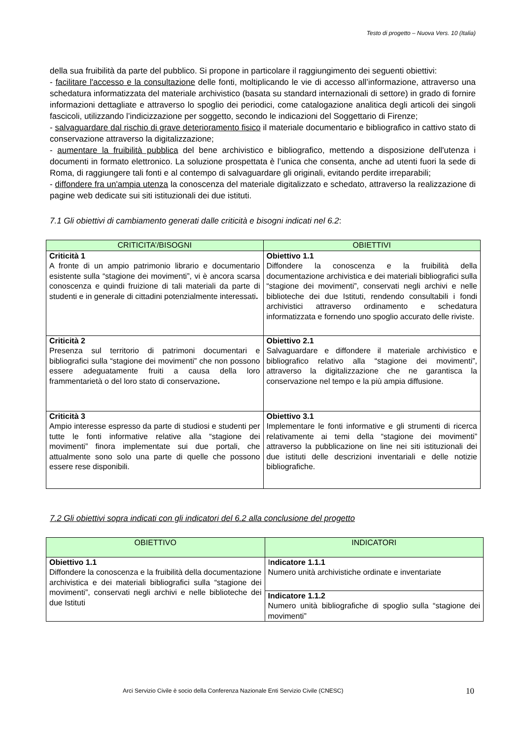Testo di progetto – Nuova Vers. 10 (Italia)
della sua fruibilità da parte del pubblico. Si propone in particolare il raggiungimento dei seguenti obiettivi:
- facilitare l'accesso e la consultazione delle fonti, moltiplicando le vie di accesso all’informazione, attraverso una schedatura informatizzata del materiale archivistico (basata su standard internazionali di settore) in grado di fornire informazioni dettagliate e attraverso lo spoglio dei periodici, come catalogazione analitica degli articoli dei singoli fascicoli, utilizzando l’indicizzazione per soggetto, secondo le indicazioni del Soggettario di Firenze;
- salvaguardare dal rischio di grave deterioramento fisico il materiale documentario e bibliografico in cattivo stato di conservazione attraverso la digitalizzazione;
- aumentare la fruibilità pubblica del bene archivistico e bibliografico, mettendo a disposizione dell'utenza i documenti in formato elettronico. La soluzione prospettata è l’unica che consenta, anche ad utenti fuori la sede di Roma, di raggiungere tali fonti e al contempo di salvaguardare gli originali, evitando perdite irreparabili;
- diffondere fra un'ampia utenza la conoscenza del materiale digitalizzato e schedato, attraverso la realizzazione di pagine web dedicate sui siti istituzionali dei due istituti.
7.1 Gli obiettivi di cambiamento generati dalle criticità e bisogni indicati nel 6.2:
| CRITICITA’/BISOGNI | OBIETTIVI |
| --- | --- |
| Criticità 1 A fronte di un ampio patrimonio librario e documentario esistente sulla “stagione dei movimenti”, vi è ancora scarsa conoscenza e quindi fruizione di tali materiali da parte di studenti e in generale di cittadini potenzialmente interessati . | Obiettivo 1.1 Diffondere la conoscenza e la fruibilità della documentazione archivistica e dei materiali bibliografici sulla “stagione dei movimenti”, conservati negli archivi e nelle biblioteche dei due Istituti, rendendo consultabili i fondi archivistici attraverso ordinamento e schedatura informatizzata e fornendo uno spoglio accurato delle riviste. |
| Criticità 2 Presenza sul territorio di patrimoni documentari e bibliografici sulla “stagione dei movimenti” che non possono essere adeguatamente fruiti a causa della loro frammentarietà o del loro stato di conservazione . | Obiettivo 2.1 Salvaguardare e diffondere il materiale archivistico e bibliografico relativo alla “stagione dei movimenti”, attraverso la digitalizzazione che ne garantisca la conservazione nel tempo e la più ampia diffusione. |
| Criticità 3 Ampio interesse espresso da parte di studiosi e studenti per tutte le fonti informative relative alla “stagione dei movimenti” finora implementate sui due portali, che attualmente sono solo una parte di quelle che possono essere rese disponibili. | Obiettivo 3.1 Implementare le fonti informative e gli strumenti di ricerca relativamente ai temi della “stagione dei movimenti” attraverso la pubblicazione on line nei siti istituzionali dei due istituti delle descrizioni inventariali e delle notizie bibliografiche. |
7.2 Gli obiettivi sopra indicati con gli indicatori del 6.2 alla conclusione del progetto
| OBIETTIVO | INDICATORI |
| --- | --- |
| Obiettivo 1.1 Diffondere la conoscenza e la fruibilità della documentazione archivistica e dei materiali bibliografici sulla “stagione dei movimenti”, conservati negli archivi e nelle biblioteche dei due Istituti | I ndicatore 1.1.1 Numero unità archivistiche ordinate e inventariate |
| | Indicatore 1.1.2 Numero unità bibliografiche di spoglio sulla “stagione dei movimenti” |
Arci Servizio Civile è socio della Conferenza Nazionale Enti Servizio Civile (CNESC) 10